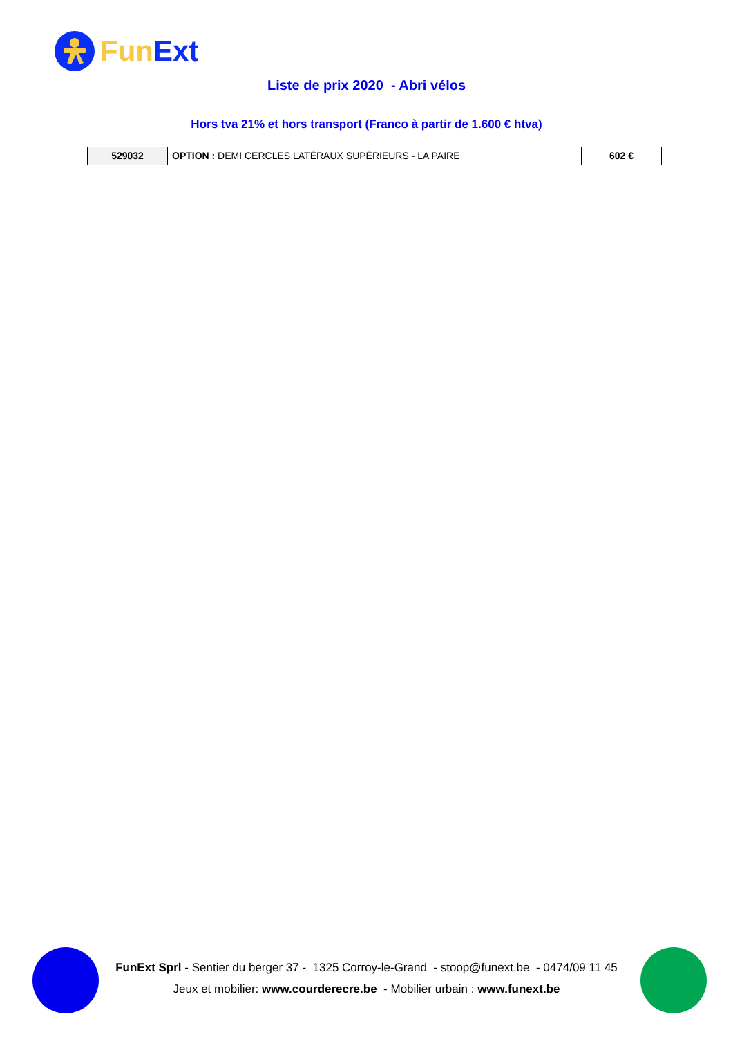Fun Ext
Liste de prix 2020 - Abri vélos
Hors tva 21% et hors transport (Franco à partir de 1.600 € htva)
| 529032 | OPTION : DEMI CERCLES LATÉRAUX SUPÉRIEURS - LA PAIRE | 602 € |
FunExt Sprl - Sentier du berger 37 - 1325 Corroy-le-Grand - stoop@funext.be - 0474/09 11 45
Jeux et mobilier: www.courderecre.be - Mobilier urbain : www.funext.be